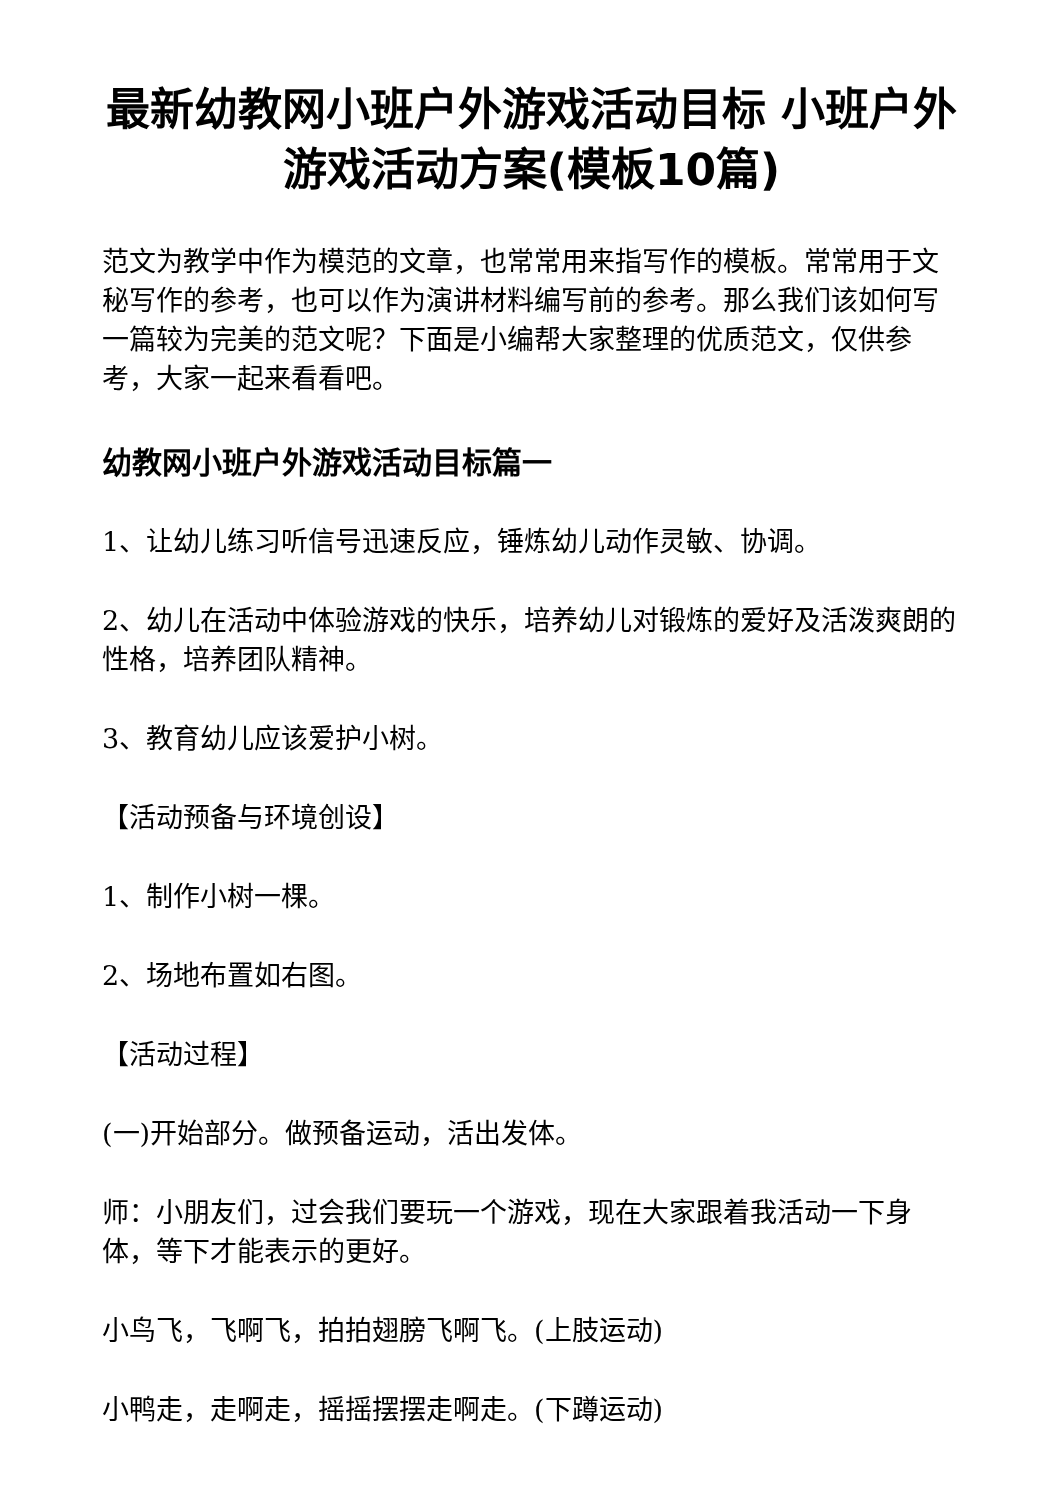最新幼教网小班户外游戏活动目标 小班户外游戏活动方案(模板10篇)
范文为教学中作为模范的文章，也常常用来指写作的模板。常常用于文秘写作的参考，也可以作为演讲材料编写前的参考。那么我们该如何写一篇较为完美的范文呢？下面是小编帮大家整理的优质范文，仅供参考，大家一起来看看吧。
幼教网小班户外游戏活动目标篇一
1、让幼儿练习听信号迅速反应，锤炼幼儿动作灵敏、协调。
2、幼儿在活动中体验游戏的快乐，培养幼儿对锻炼的爱好及活泼爽朗的性格，培养团队精神。
3、教育幼儿应该爱护小树。
【活动预备与环境创设】
1、制作小树一棵。
2、场地布置如右图。
【活动过程】
(一)开始部分。做预备运动，活出发体。
师：小朋友们，过会我们要玩一个游戏，现在大家跟着我活动一下身体，等下才能表示的更好。
小鸟飞，飞啊飞，拍拍翅膀飞啊飞。(上肢运动)
小鸭走，走啊走，摇摇摆摆走啊走。(下蹲运动)